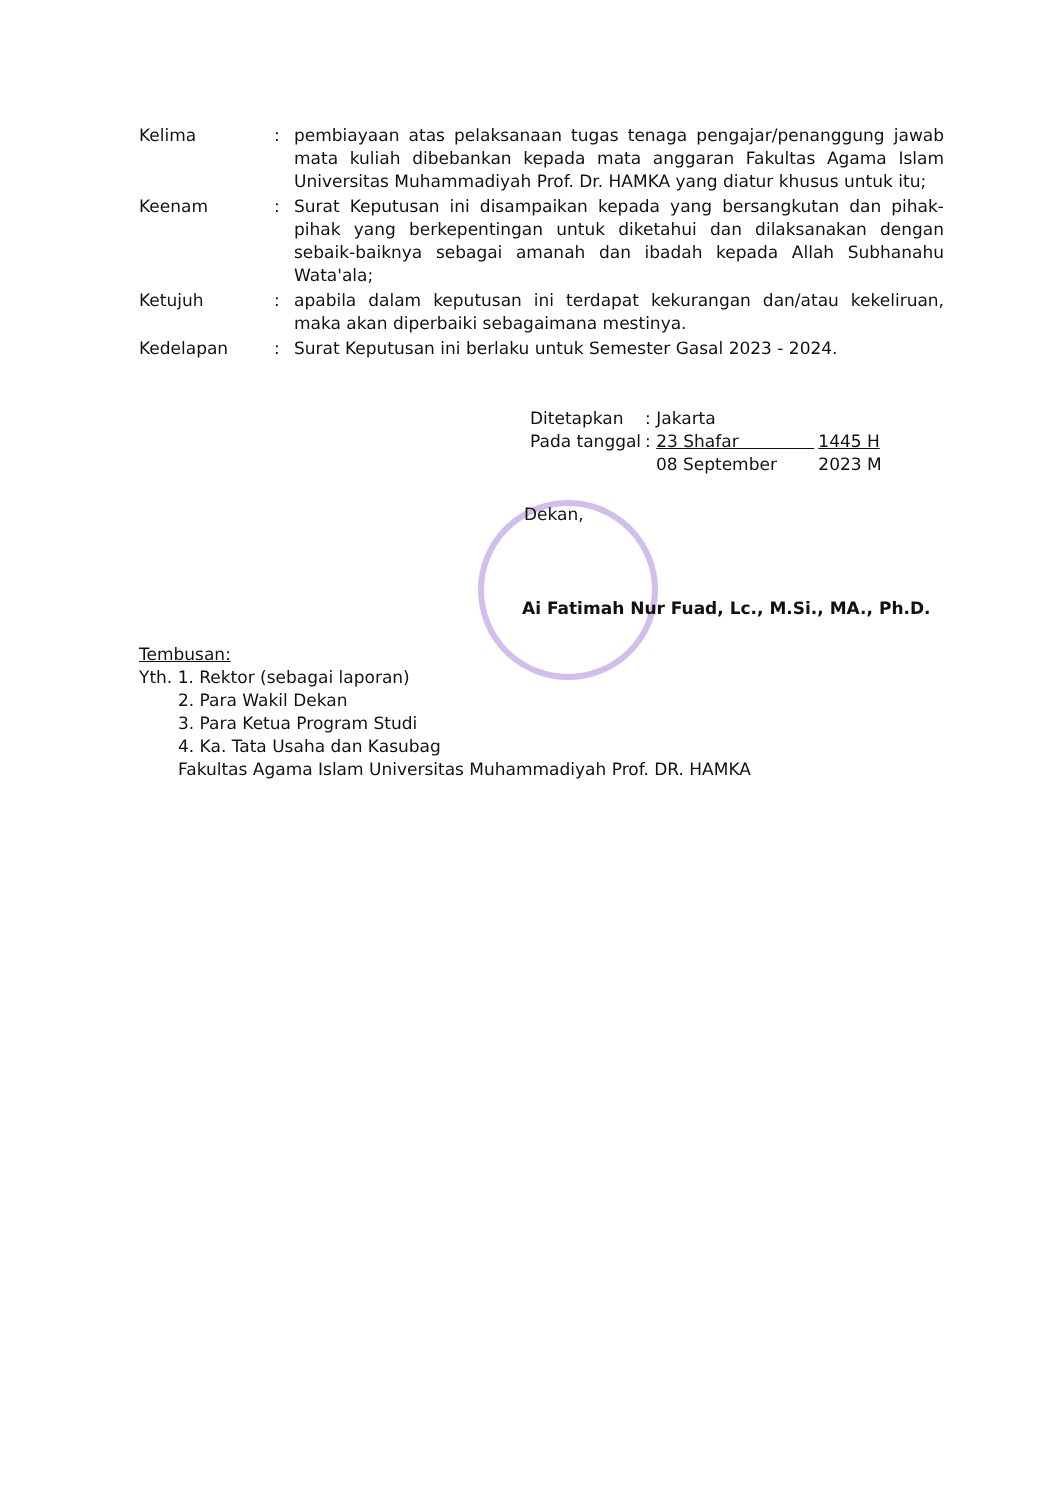Kelima : pembiayaan atas pelaksanaan tugas tenaga pengajar/penanggung jawab mata kuliah dibebankan kepada mata anggaran Fakultas Agama Islam Universitas Muhammadiyah Prof. Dr. HAMKA yang diatur khusus untuk itu;
Keenam : Surat Keputusan ini disampaikan kepada yang bersangkutan dan pihak-pihak yang berkepentingan untuk diketahui dan dilaksanakan dengan sebaik-baiknya sebagai amanah dan ibadah kepada Allah Subhanahu Wata'ala;
Ketujuh : apabila dalam keputusan ini terdapat kekurangan dan/atau kekeliruan, maka akan diperbaiki sebagaimana mestinya.
Kedelapan : Surat Keputusan ini berlaku untuk Semester Gasal 2023 - 2024.
| Ditetapkan | : Jakarta | |
| Pada tanggal | : 23 Shafar | 1445 H |
| | 08 September | 2023 M |
Dekan,
Ai Fatimah Nur Fuad, Lc., M.Si., MA., Ph.D.
Tembusan:
Yth. 1. Rektor (sebagai laporan)
2. Para Wakil Dekan
3. Para Ketua Program Studi
4. Ka. Tata Usaha dan Kasubag
Fakultas Agama Islam Universitas Muhammadiyah Prof. DR. HAMKA